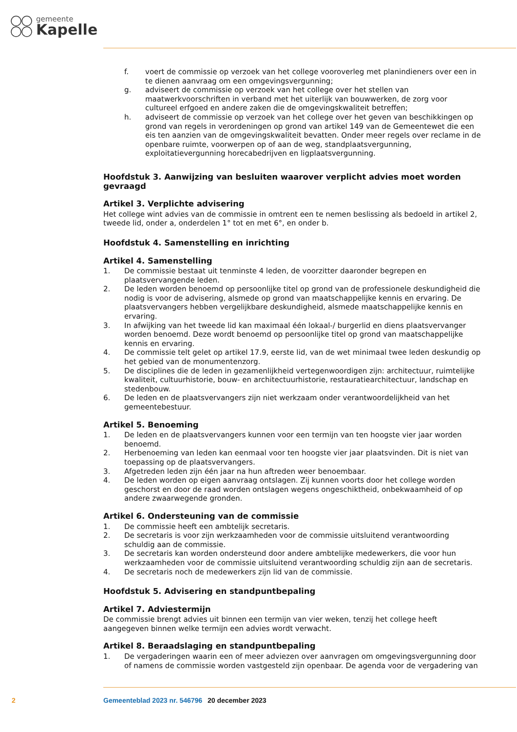gemeente
Kapelle
f. voert de commissie op verzoek van het college vooroverleg met planindieners over een in te dienen aanvraag om een omgevingsvergunning;
g. adviseert de commissie op verzoek van het college over het stellen van maatwerkvoorschriften in verband met het uiterlijk van bouwwerken, de zorg voor cultureel erfgoed en andere zaken die de omgevingskwaliteit betreffen;
h. adviseert de commissie op verzoek van het college over het geven van beschikkingen op grond van regels in verordeningen op grond van artikel 149 van de Gemeentewet die een eis ten aanzien van de omgevingskwaliteit bevatten. Onder meer regels over reclame in de openbare ruimte, voorwerpen op of aan de weg, standplaatsvergunning, exploitatievergunning horecabedrijven en ligplaatsvergunning.
Hoofdstuk 3. Aanwijzing van besluiten waarover verplicht advies moet worden gevraagd
Artikel 3. Verplichte advisering
Het college wint advies van de commissie in omtrent een te nemen beslissing als bedoeld in artikel 2, tweede lid, onder a, onderdelen 1° tot en met 6°, en onder b.
Hoofdstuk 4. Samenstelling en inrichting
Artikel 4. Samenstelling
1. De commissie bestaat uit tenminste 4 leden, de voorzitter daaronder begrepen en plaatsvervangende leden.
2. De leden worden benoemd op persoonlijke titel op grond van de professionele deskundigheid die nodig is voor de advisering, alsmede op grond van maatschappelijke kennis en ervaring. De plaatsvervangers hebben vergelijkbare deskundigheid, alsmede maatschappelijke kennis en ervaring.
3. In afwijking van het tweede lid kan maximaal één lokaal-/ burgerlid en diens plaatsvervanger worden benoemd. Deze wordt benoemd op persoonlijke titel op grond van maatschappelijke kennis en ervaring.
4. De commissie telt gelet op artikel 17.9, eerste lid, van de wet minimaal twee leden deskundig op het gebied van de monumentenzorg.
5. De disciplines die de leden in gezamenlijkheid vertegenwoordigen zijn: architectuur, ruimtelijke kwaliteit, cultuurhistorie, bouw- en architectuurhistorie, restauratiearchitectuur, landschap en stedenbouw.
6. De leden en de plaatsvervangers zijn niet werkzaam onder verantwoordelijkheid van het gemeentebestuur.
Artikel 5. Benoeming
1. De leden en de plaatsvervangers kunnen voor een termijn van ten hoogste vier jaar worden benoemd.
2. Herbenoeming van leden kan eenmaal voor ten hoogste vier jaar plaatsvinden. Dit is niet van toepassing op de plaatsvervangers.
3. Afgetreden leden zijn één jaar na hun aftreden weer benoembaar.
4. De leden worden op eigen aanvraag ontslagen. Zij kunnen voorts door het college worden geschorst en door de raad worden ontslagen wegens ongeschiktheid, onbekwaamheid of op andere zwaarwegende gronden.
Artikel 6. Ondersteuning van de commissie
1. De commissie heeft een ambtelijk secretaris.
2. De secretaris is voor zijn werkzaamheden voor de commissie uitsluitend verantwoording schuldig aan de commissie.
3. De secretaris kan worden ondersteund door andere ambtelijke medewerkers, die voor hun werkzaamheden voor de commissie uitsluitend verantwoording schuldig zijn aan de secretaris.
4. De secretaris noch de medewerkers zijn lid van de commissie.
Hoofdstuk 5. Advisering en standpuntbepaling
Artikel 7. Adviestermijn
De commissie brengt advies uit binnen een termijn van vier weken, tenzij het college heeft aangegeven binnen welke termijn een advies wordt verwacht.
Artikel 8. Beraadslaging en standpuntbepaling
1. De vergaderingen waarin een of meer adviezen over aanvragen om omgevingsvergunning door of namens de commissie worden vastgesteld zijn openbaar. De agenda voor de vergadering van
2 Gemeenteblad 2023 nr. 546796 20 december 2023